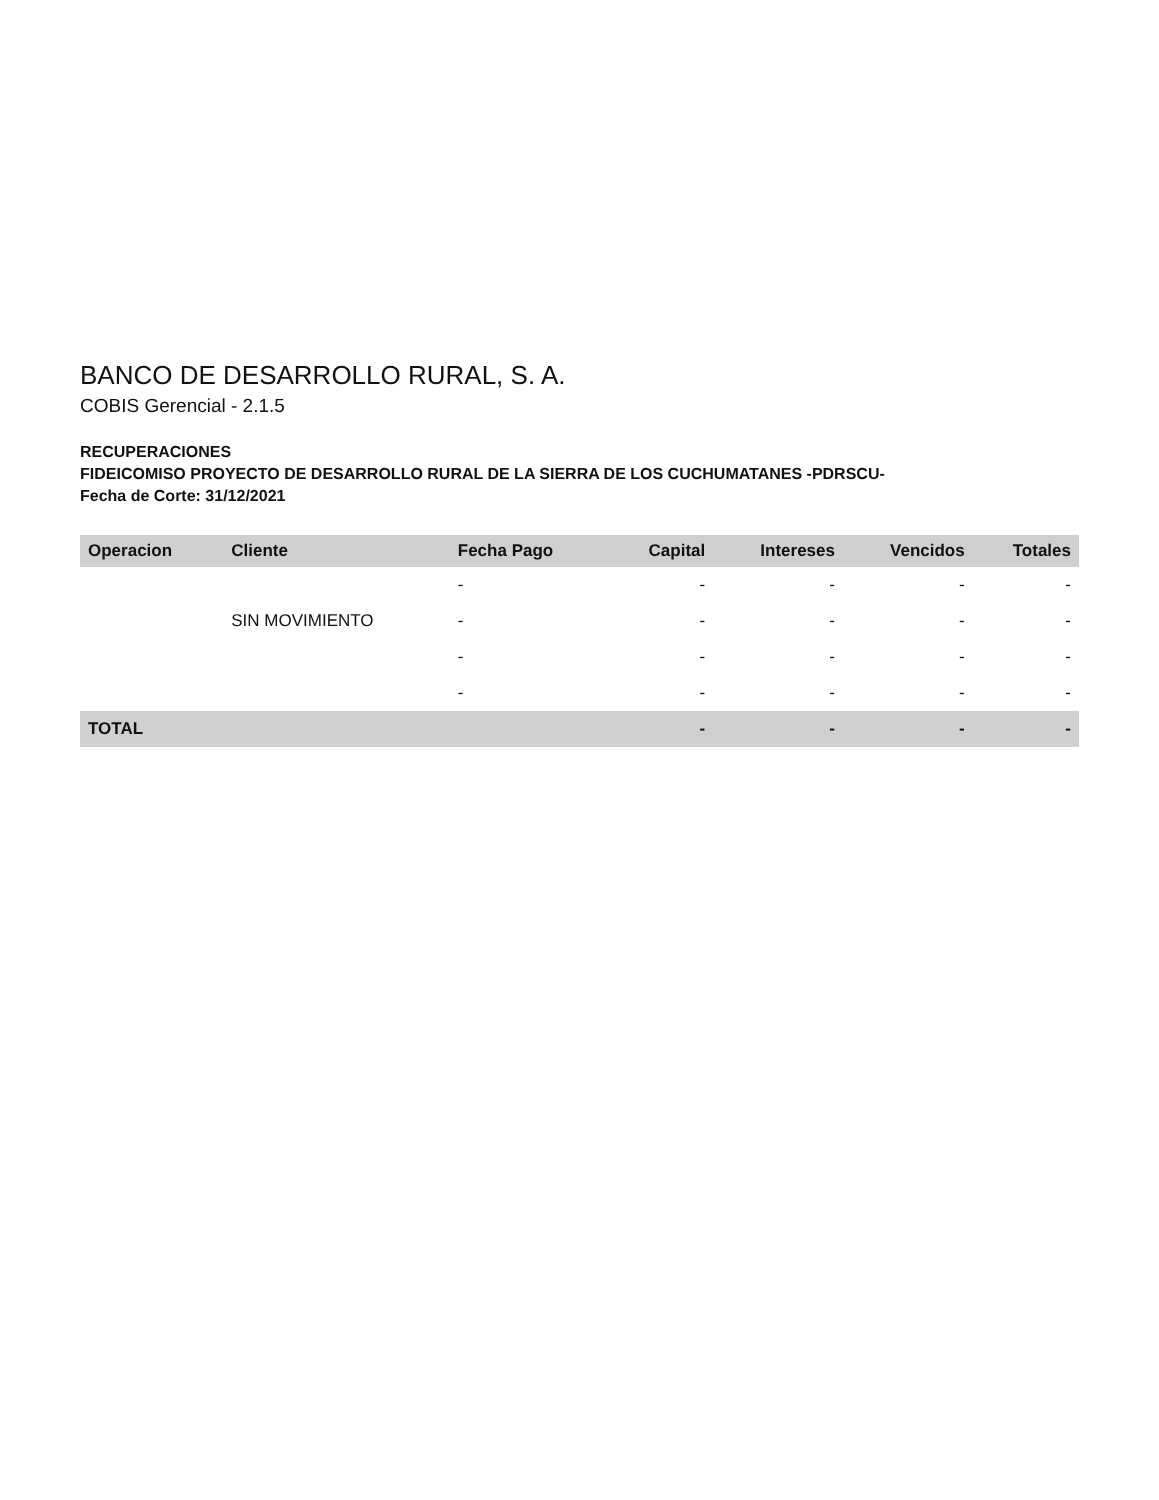BANCO DE DESARROLLO RURAL, S. A.
COBIS Gerencial - 2.1.5
RECUPERACIONES
FIDEICOMISO PROYECTO DE DESARROLLO RURAL DE LA SIERRA DE LOS CUCHUMATANES -PDRSCU-
Fecha de Corte: 31/12/2021
| Operacion | Cliente | Fecha Pago | Capital | Intereses | Vencidos | Totales |
| --- | --- | --- | --- | --- | --- | --- |
| | | - | - | - | - | - |
| | SIN MOVIMIENTO | - | - | - | - | - |
| | | - | - | - | - | - |
| | | - | - | - | - | - |
| TOTAL | | | - | - | - | - |